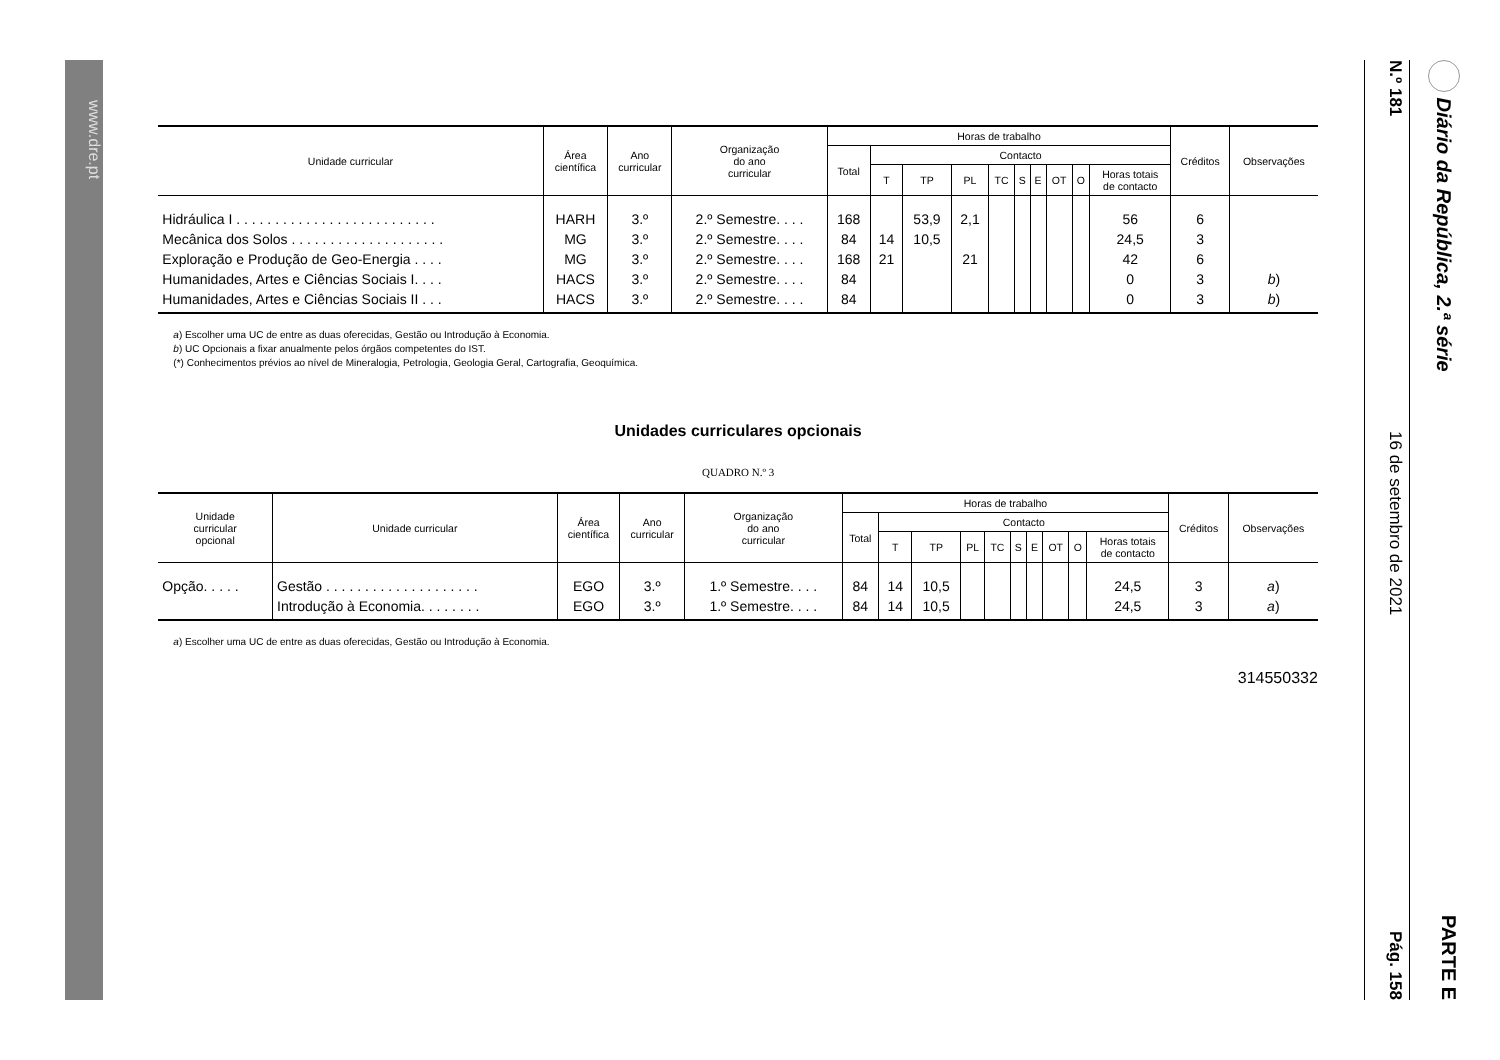Diário da República, 2.ª série PARTE E
N.º 181 16 de setembro de 2021 Pág. 158
| Unidade curricular | Área científica | Ano curricular | Organização do ano curricular | Horas de trabalho | | | | | | | | | | Créditos | Observações |
| --- | --- | --- | --- | --- | --- | --- | --- | --- | --- | --- | --- | --- | --- | --- | --- |
| | | | | Total | Contacto | | | | | | | | | | |
| | | | | | T | TP | PL | TC | S | E | OT | O | Horas totais de contacto | | |
| Hidráulica I . . . . . . . . . . . . . . . . . . . . . . . . . . | HARH | 3.º | 2.º Semestre. . . . | 168 | | 53,9 | 2,1 | | | | | | 56 | 6 | |
| Mecânica dos Solos . . . . . . . . . . . . . . . . . . . . | MG | 3.º | 2.º Semestre. . . . | 84 | 14 | 10,5 | | | | | | | 24,5 | 3 | |
| Exploração e Produção de Geo-Energia . . . . | MG | 3.º | 2.º Semestre. . . . | 168 | 21 | | 21 | | | | | | 42 | 6 | |
| Humanidades, Artes e Ciências Sociais I. . . . | HACS | 3.º | 2.º Semestre. . . . | 84 | | | | | | | | | 0 | 3 | b ) |
| Humanidades, Artes e Ciências Sociais II . . . | HACS | 3.º | 2.º Semestre. . . . | 84 | | | | | | | | | 0 | 3 | b ) |
a) Escolher uma UC de entre as duas oferecidas, Gestão ou Introdução à Economia.
b) UC Opcionais a fixar anualmente pelos órgãos competentes do IST.
(*) Conhecimentos prévios ao nível de Mineralogia, Petrologia, Geologia Geral, Cartografia, Geoquímica.
Unidades curriculares opcionais
QUADRO N.º 3
| Unidade curricular opcional | Unidade curricular | Área científica | Ano curricular | Organização do ano curricular | Horas de trabalho | | | | | | | | | | Créditos | Observações |
| --- | --- | --- | --- | --- | --- | --- | --- | --- | --- | --- | --- | --- | --- | --- | --- | --- |
| | | | | | Total | Contacto | | | | | | | | | | |
| | | | | | | T | TP | PL | TC | S | E | OT | O | Horas totais de contacto | | |
| Opção. . . . . | Gestão . . . . . . . . . . . . . . . . . . . . | EGO | 3.º | 1.º Semestre. . . . | 84 | 14 | 10,5 | | | | | | | 24,5 | 3 | a ) |
| | Introdução à Economia. . . . . . . . | EGO | 3.º | 1.º Semestre. . . . | 84 | 14 | 10,5 | | | | | | | 24,5 | 3 | a ) |
a) Escolher uma UC de entre as duas oferecidas, Gestão ou Introdução à Economia.
314550332
www.dre.pt